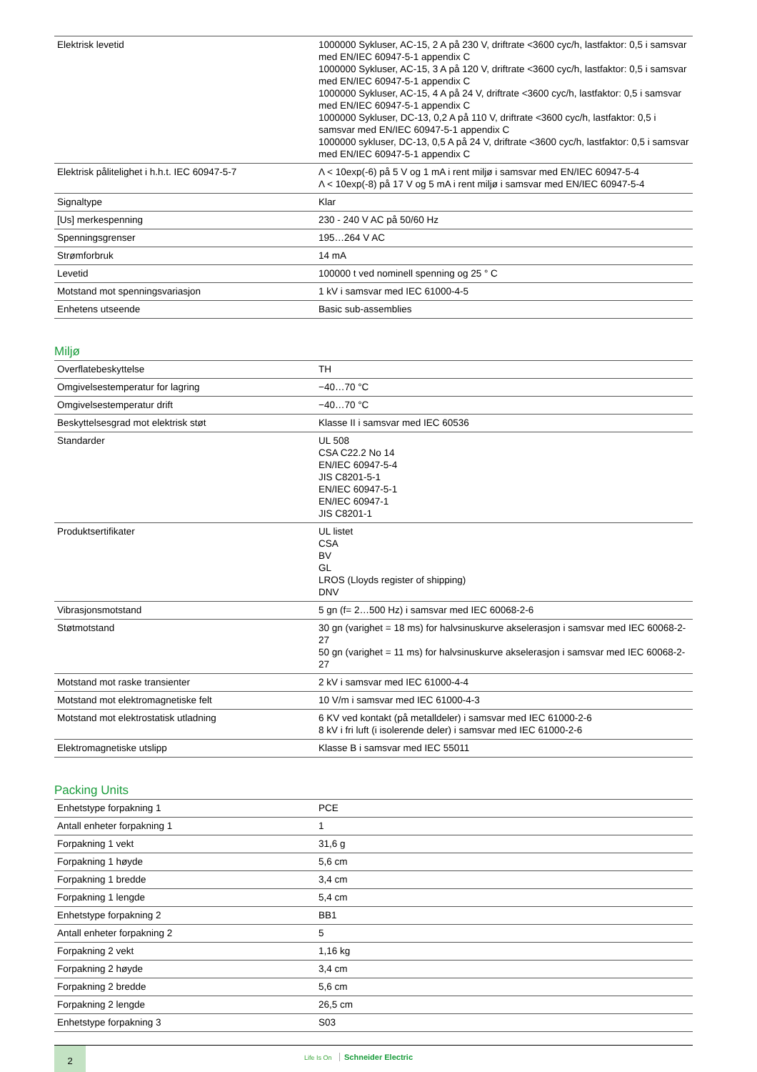| Elektrisk levetid | 1000000 Sykluser, AC-15, 2 A på 230 V, driftrate <3600 cyc/h, lastfaktor: 0,5 i samsvar med EN/IEC 60947-5-1 appendix C 1000000 Sykluser, AC-15, 3 A på 120 V, driftrate <3600 cyc/h, lastfaktor: 0,5 i samsvar med EN/IEC 60947-5-1 appendix C 1000000 Sykluser, AC-15, 4 A på 24 V, driftrate <3600 cyc/h, lastfaktor: 0,5 i samsvar med EN/IEC 60947-5-1 appendix C 1000000 Sykluser, DC-13, 0,2 A på 110 V, driftrate <3600 cyc/h, lastfaktor: 0,5 i samsvar med EN/IEC 60947-5-1 appendix C 1000000 sykluser, DC-13, 0,5 A på 24 V, driftrate <3600 cyc/h, lastfaktor: 0,5 i samsvar med EN/IEC 60947-5-1 appendix C |
| Elektrisk pålitelighet i h.h.t. IEC 60947-5-7 | Λ < 10exp(-6) på 5 V og 1 mA i rent miljø i samsvar med EN/IEC 60947-5-4 Λ < 10exp(-8) på 17 V og 5 mA i rent miljø i samsvar med EN/IEC 60947-5-4 |
| Signaltype | Klar |
| [Us] merkespenning | 230 - 240 V AC på 50/60 Hz |
| Spenningsgrenser | 195…264 V AC |
| Strømforbruk | 14 mA |
| Levetid | 100000 t ved nominell spenning og 25 ° C |
| Motstand mot spenningsvariasjon | 1 kV i samsvar med IEC 61000-4-5 |
| Enhetens utseende | Basic sub-assemblies |
Miljø
| Overflatebeskyttelse | TH |
| Omgivelsestemperatur for lagring | −40…70 °C |
| Omgivelsestemperatur drift | −40…70 °C |
| Beskyttelsesgrad mot elektrisk støt | Klasse II i samsvar med IEC 60536 |
| Standarder | UL 508 CSA C22.2 No 14 EN/IEC 60947-5-4 JIS C8201-5-1 EN/IEC 60947-5-1 EN/IEC 60947-1 JIS C8201-1 |
| Produktsertifikater | UL listet CSA BV GL LROS (Lloyds register of shipping) DNV |
| Vibrasjonsmotstand | 5 gn (f= 2…500 Hz) i samsvar med IEC 60068-2-6 |
| Støtmotstand | 30 gn (varighet = 18 ms) for halvsinuskurve akselerasjon i samsvar med IEC 60068-2-27 50 gn (varighet = 11 ms) for halvsinuskurve akselerasjon i samsvar med IEC 60068-2-27 |
| Motstand mot raske transienter | 2 kV i samsvar med IEC 61000-4-4 |
| Motstand mot elektromagnetiske felt | 10 V/m i samsvar med IEC 61000-4-3 |
| Motstand mot elektrostatisk utladning | 6 KV ved kontakt (på metalldeler) i samsvar med IEC 61000-2-6 8 kV i fri luft (i isolerende deler) i samsvar med IEC 61000-2-6 |
| Elektromagnetiske utslipp | Klasse B i samsvar med IEC 55011 |
Packing Units
| Enhetstype forpakning 1 | PCE |
| Antall enheter forpakning 1 | 1 |
| Forpakning 1 vekt | 31,6 g |
| Forpakning 1 høyde | 5,6 cm |
| Forpakning 1 bredde | 3,4 cm |
| Forpakning 1 lengde | 5,4 cm |
| Enhetstype forpakning 2 | BB1 |
| Antall enheter forpakning 2 | 5 |
| Forpakning 2 vekt | 1,16 kg |
| Forpakning 2 høyde | 3,4 cm |
| Forpakning 2 bredde | 5,6 cm |
| Forpakning 2 lengde | 26,5 cm |
| Enhetstype forpakning 3 | S03 |
2
Life Is On Schneider Electric